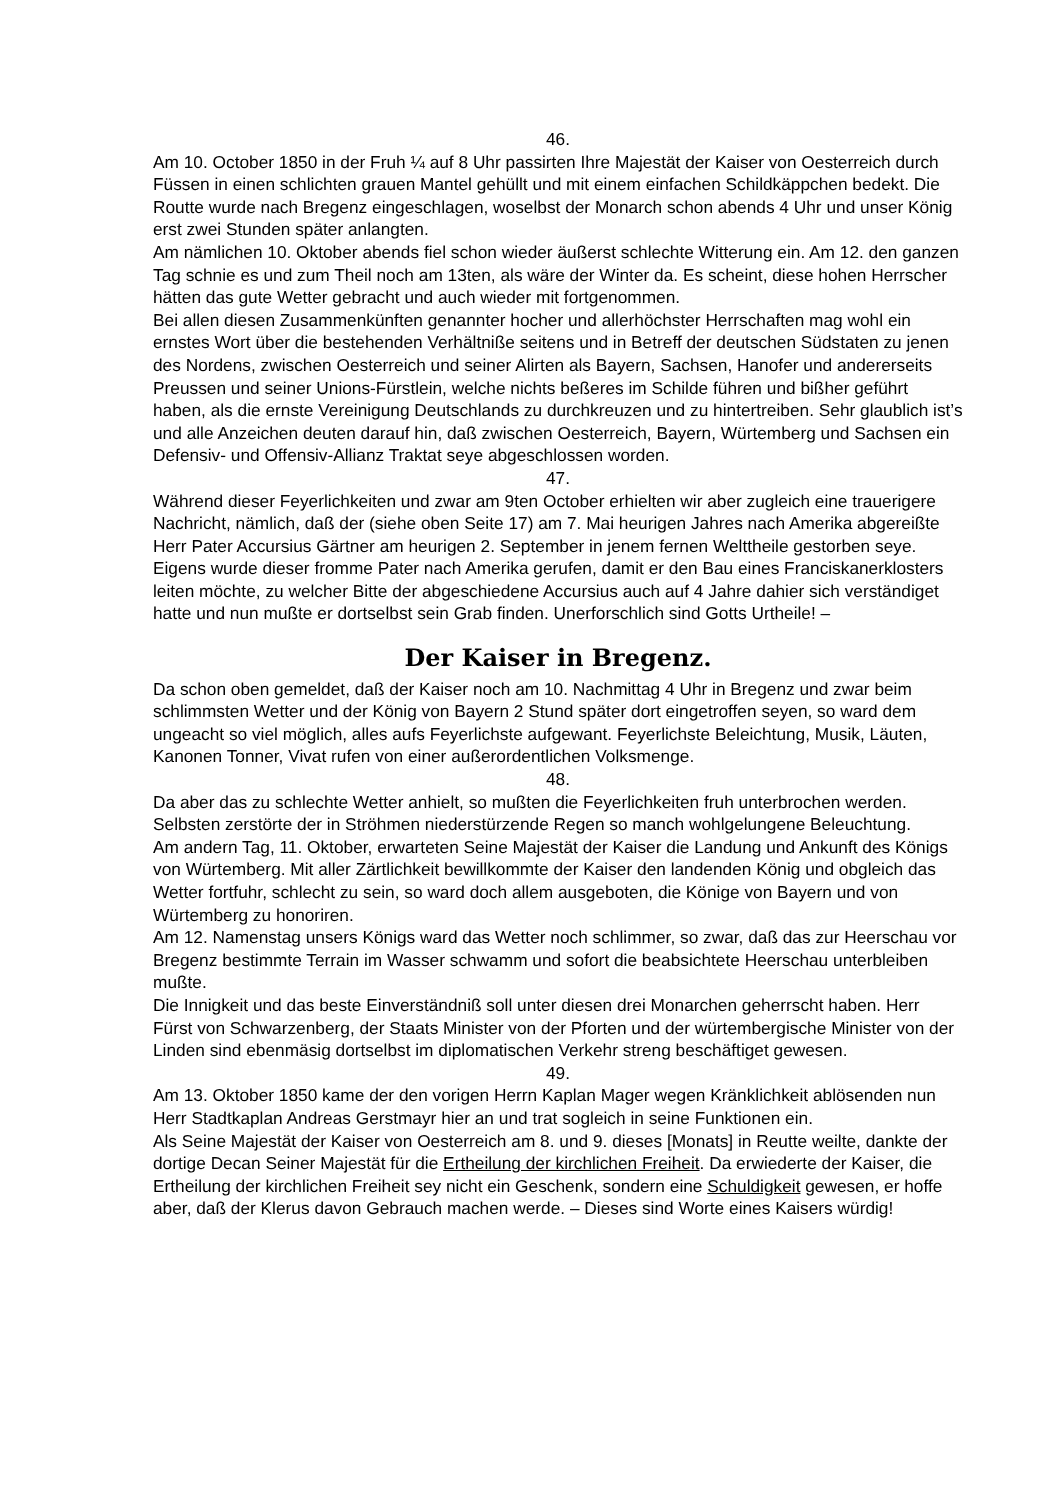46.
Am 10. October 1850 in der Fruh ¼ auf 8 Uhr passirten Ihre Majestät der Kaiser von Oesterreich durch Füssen in einen schlichten grauen Mantel gehüllt und mit einem einfachen Schildkäppchen bedekt. Die Routte wurde nach Bregenz eingeschlagen, woselbst der Monarch schon abends 4 Uhr und unser König erst zwei Stunden später anlangten.
Am nämlichen 10. Oktober abends fiel schon wieder äußerst schlechte Witterung ein. Am 12. den ganzen Tag schnie es und zum Theil noch am 13ten, als wäre der Winter da. Es scheint, diese hohen Herrscher hätten das gute Wetter gebracht und auch wieder mit fortgenommen.
Bei allen diesen Zusammenkünften genannter hocher und allerhöchster Herrschaften mag wohl ein ernstes Wort über die bestehenden Verhältniße seitens und in Betreff der deutschen Südstaten zu jenen des Nordens, zwischen Oesterreich und seiner Alirten als Bayern, Sachsen, Hanofer und andererseits Preussen und seiner Unions-Fürstlein, welche nichts beßeres im Schilde führen und bißher geführt haben, als die ernste Vereinigung Deutschlands zu durchkreuzen und zu hintertreiben. Sehr glaublich ist’s und alle Anzeichen deuten darauf hin, daß zwischen Oesterreich, Bayern, Würtemberg und Sachsen ein Defensiv- und Offensiv-Allianz Traktat seye abgeschlossen worden.
47.
Während dieser Feyerlichkeiten und zwar am 9ten October erhielten wir aber zugleich eine trauerigere Nachricht, nämlich, daß der (siehe oben Seite 17) am 7. Mai heurigen Jahres nach Amerika abgereißte Herr Pater Accursius Gärtner am heurigen 2. September in jenem fernen Welttheile gestorben seye. Eigens wurde dieser fromme Pater nach Amerika gerufen, damit er den Bau eines Franciskanerklosters leiten möchte, zu welcher Bitte der abgeschiedene Accursius auch auf 4 Jahre dahier sich verständiget hatte und nun mußte er dortselbst sein Grab finden. Unerforschlich sind Gotts Urtheile! –
Der Kaiser in Bregenz.
Da schon oben gemeldet, daß der Kaiser noch am 10. Nachmittag 4 Uhr in Bregenz und zwar beim schlimmsten Wetter und der König von Bayern 2 Stund später dort eingetroffen seyen, so ward dem ungeacht so viel möglich, alles aufs Feyerlichste aufgewant. Feyerlichste Beleichtung, Musik, Läuten, Kanonen Tonner, Vivat rufen von einer außerordentlichen Volksmenge.
48.
Da aber das zu schlechte Wetter anhielt, so mußten die Feyerlichkeiten fruh unterbrochen werden. Selbsten zerstörte der in Ströhmen niederstürzende Regen so manch wohlgelungene Beleuchtung.
Am andern Tag, 11. Oktober, erwarteten Seine Majestät der Kaiser die Landung und Ankunft des Königs von Würtemberg. Mit aller Zärtlichkeit bewillkommte der Kaiser den landenden König und obgleich das Wetter fortfuhr, schlecht zu sein, so ward doch allem ausgeboten, die Könige von Bayern und von Würtemberg zu honoriren.
Am 12. Namenstag unsers Königs ward das Wetter noch schlimmer, so zwar, daß das zur Heerschau vor Bregenz bestimmte Terrain im Wasser schwamm und sofort die beabsichtete Heerschau unterbleiben mußte.
Die Innigkeit und das beste Einverständniß soll unter diesen drei Monarchen geherrscht haben. Herr Fürst von Schwarzenberg, der Staats Minister von der Pforten und der würtembergische Minister von der Linden sind ebenmäsig dortselbst im diplomatischen Verkehr streng beschäftiget gewesen.
49.
Am 13. Oktober 1850 kame der den vorigen Herrn Kaplan Mager wegen Kränklichkeit ablösenden nun Herr Stadtkaplan Andreas Gerstmayr hier an und trat sogleich in seine Funktionen ein.
Als Seine Majestät der Kaiser von Oesterreich am 8. und 9. dieses [Monats] in Reutte weilte, dankte der dortige Decan Seiner Majestät für die Ertheilung der kirchlichen Freiheit. Da erwiederte der Kaiser, die Ertheilung der kirchlichen Freiheit sey nicht ein Geschenk, sondern eine Schuldigkeit gewesen, er hoffe aber, daß der Klerus davon Gebrauch machen werde. – Dieses sind Worte eines Kaisers würdig!